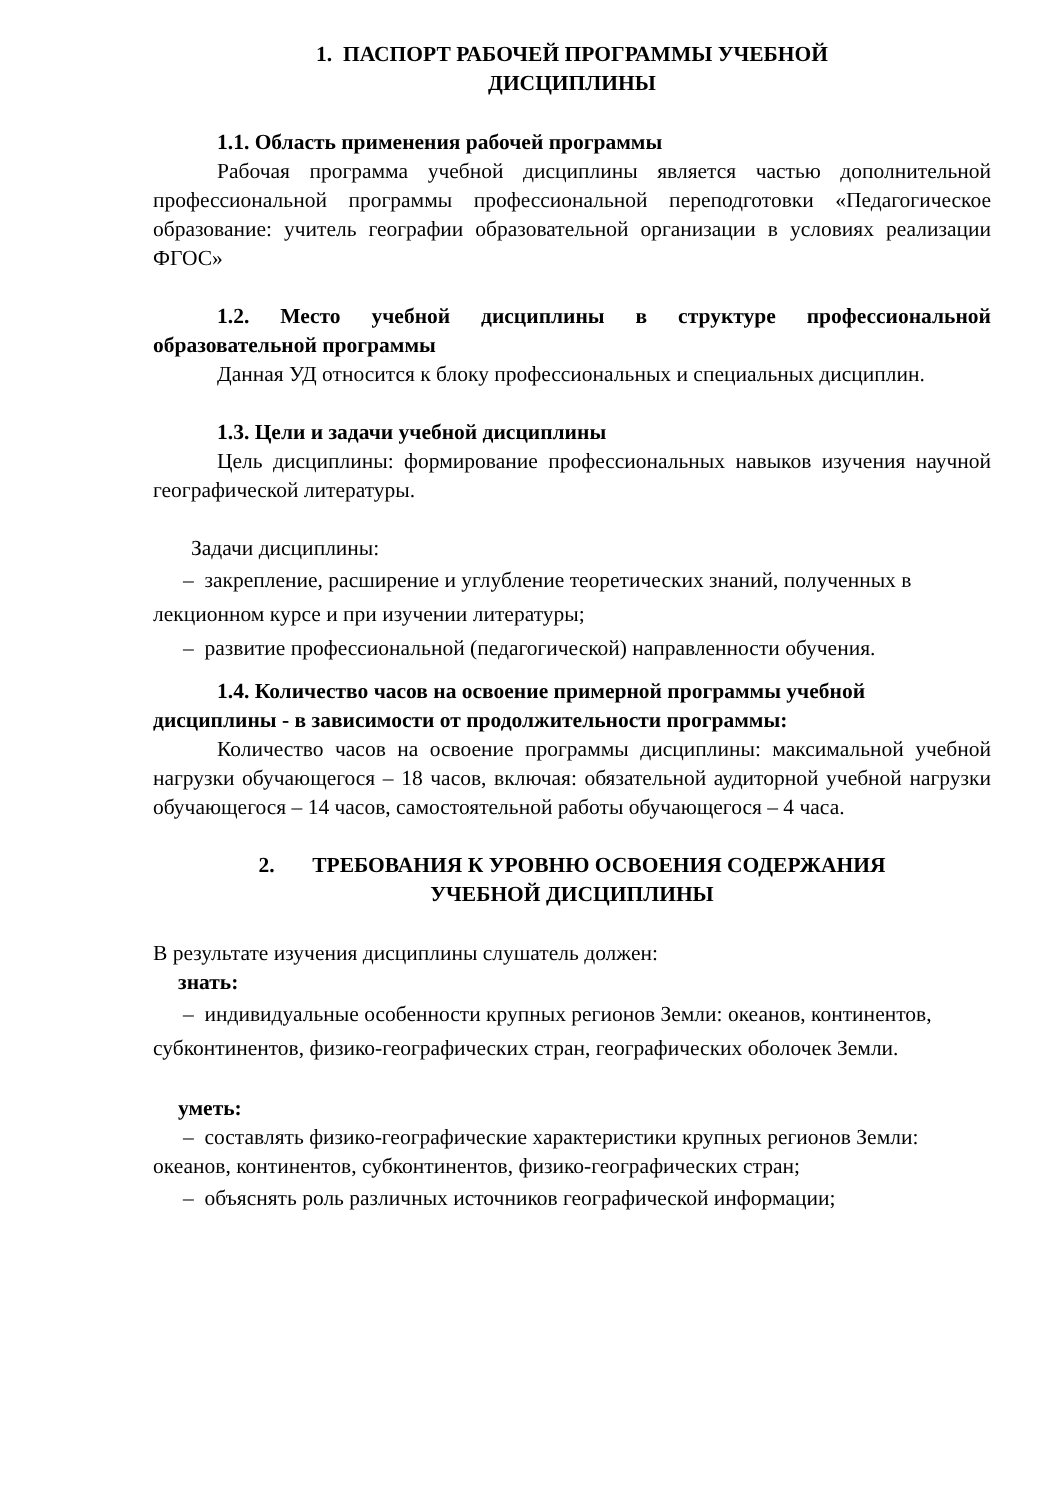1. ПАСПОРТ РАБОЧЕЙ ПРОГРАММЫ УЧЕБНОЙ
ДИСЦИПЛИНЫ
1.1. Область применения рабочей программы
Рабочая программа учебной дисциплины является частью дополнительной профессиональной программы профессиональной переподготовки «Педагогическое образование: учитель географии образовательной организации в условиях реализации ФГОС»
1.2. Место учебной дисциплины в структуре профессиональной образовательной программы
Данная УД относится к блоку профессиональных и специальных дисциплин.
1.3. Цели и задачи учебной дисциплины
Цель дисциплины: формирование профессиональных навыков изучения научной географической литературы.
Задачи дисциплины:
– закрепление, расширение и углубление теоретических знаний, полученных в лекционном курсе и при изучении литературы;
– развитие профессиональной (педагогической) направленности обучения.
1.4. Количество часов на освоение примерной программы учебной дисциплины - в зависимости от продолжительности программы:
Количество часов на освоение программы дисциплины: максимальной учебной нагрузки обучающегося – 18 часов, включая: обязательной аудиторной учебной нагрузки обучающегося – 14 часов, самостоятельной работы обучающегося – 4 часа.
2. ТРЕБОВАНИЯ К УРОВНЮ ОСВОЕНИЯ СОДЕРЖАНИЯ
УЧЕБНОЙ ДИСЦИПЛИНЫ
В результате изучения дисциплины слушатель должен:
знать:
– индивидуальные особенности крупных регионов Земли: океанов, континентов, субконтинентов, физико-географических стран, географических оболочек Земли.
уметь:
– составлять физико-географические характеристики крупных регионов Земли: океанов, континентов, субконтинентов, физико-географических стран;
– объяснять роль различных источников географической информации;